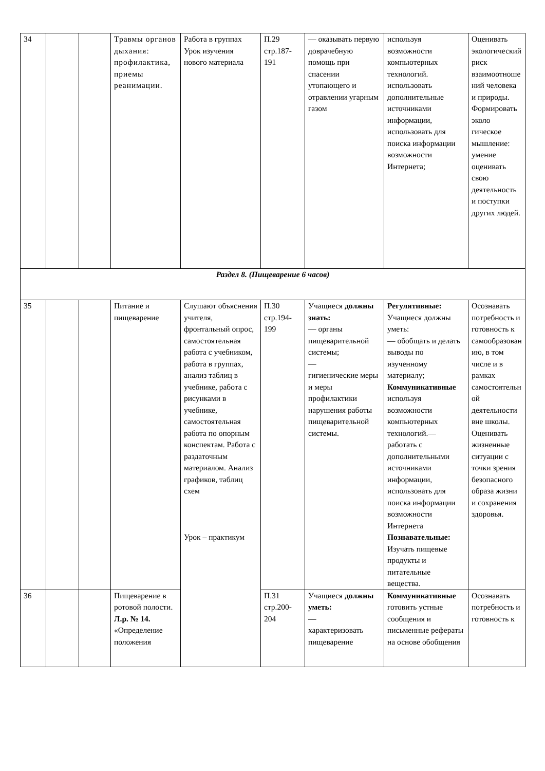| 34 | | | Травмы органов дыхания: профилактика, приемы реанимации. | Работа в группах Урок изучения нового материала | П.29 стр.187-191 | — оказывать первую доврачебную помощь при спасении утопающего и отравлении угарным газом | используя возможности компьютерных технологий. использовать дополнительные источниками информации, использовать для поиска информации возможности Интернета; | Оценивать экологический риск взаимоотношений человека и природы. Формировать эколо гическое мышление: умение оценивать свою деятельность и поступки других людей. |
| Раздел 8. (Пищеварение 6 часов) | | | | | | | | |
| 35 | | | Питание и пищеварение | Слушают объяснения учителя, фронтальный опрос, самостоятельная работа с учебником, работа в группах, анализ таблиц в учебнике, работа с рисунками в учебнике, самостоятельная работа по опорным конспектам. Работа с раздаточным материалом. Анализ графиков, таблиц схем Урок – практикум | П.30 стр.194-199 | Учащиеся должны знать: — органы пищеварительной системы; — гигиенические меры и меры профилактики нарушения работы пищеварительной системы. | Регулятивные: Учащиеся должны уметь: — обобщать и делать выводы по изученному материалу; Коммуникативные используя возможности компьютерных технологий.— работать с дополнительными источниками информации, использовать для поиска информации возможности Интернета Познавательные: Изучать пищевые продукты и питательные вещества. | Осознавать потребность и готовность к самообразованию, в том числе и в рамках самостоятельной деятельности вне школы. Оценивать жизненные ситуации с точки зрения безопасного образа жизни и сохранения здоровья. |
| 36 | | | Пищеварение в ротовой полости. Л.р. № 14. «Определение положения | | П.31 стр.200-204 | Учащиеся должны уметь: — характеризовать пищеварение | Коммуникативные готовить устные сообщения и письменные рефераты на основе обобщения | Осознавать потребность и готовность к |